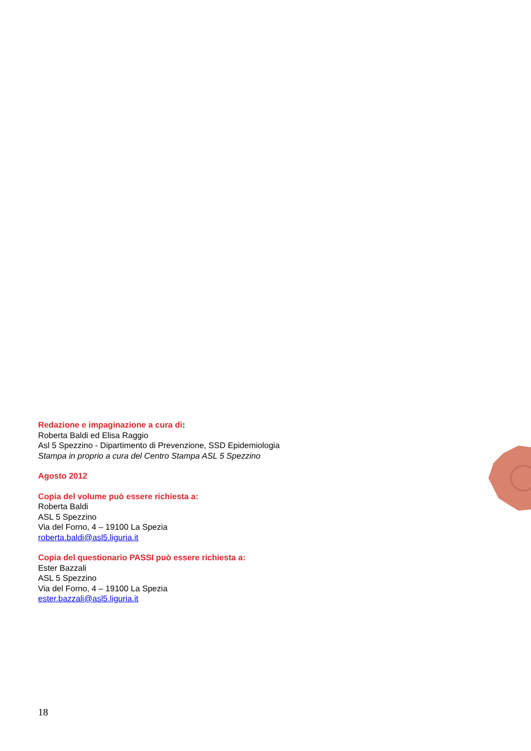Redazione e impaginazione a cura di:
Roberta Baldi ed Elisa Raggio
Asl 5 Spezzino - Dipartimento di Prevenzione, SSD Epidemiologia
Stampa in proprio a cura del Centro Stampa ASL 5 Spezzino
Agosto 2012
Copia del volume può essere richiesta a:
Roberta Baldi
ASL 5 Spezzino
Via del Forno, 4 – 19100 La Spezia
roberta.baldi@asl5.liguria.it
Copia del questionario PASSI può essere richiesta a:
Ester Bazzali
ASL 5 Spezzino
Via del Forno, 4 – 19100 La Spezia
ester.bazzali@asl5.liguria.it
18